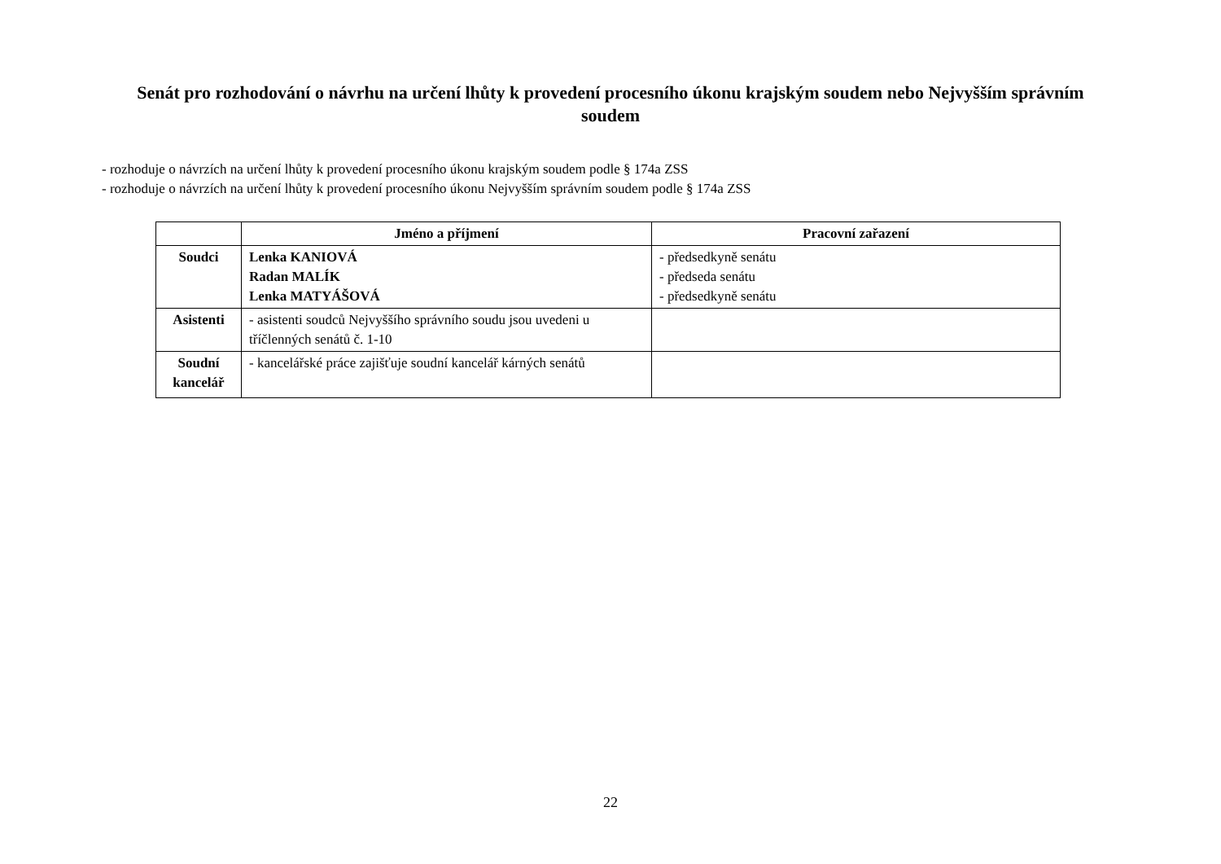Senát pro rozhodování o návrhu na určení lhůty k provedení procesního úkonu krajským soudem nebo Nejvyšším správním soudem
- rozhoduje o návrzích na určení lhůty k provedení procesního úkonu krajským soudem podle § 174a ZSS
- rozhoduje o návrzích na určení lhůty k provedení procesního úkonu Nejvyšším správním soudem podle § 174a ZSS
| | Jméno a příjmení | Pracovní zařazení |
| --- | --- | --- |
| Soudci | Lenka KANIOVÁ Radan MALÍK Lenka MATYÁŠOVÁ | - předsedkyně senátu - předseda senátu - předsedkyně senátu |
| Asistenti | - asistenti soudců Nejvyššího správního soudu jsou uvedeni u tříčlenných senátů č. 1-10 | |
| Soudní kancelář | - kancelářské práce zajišťuje soudní kancelář kárných senátů | |
22